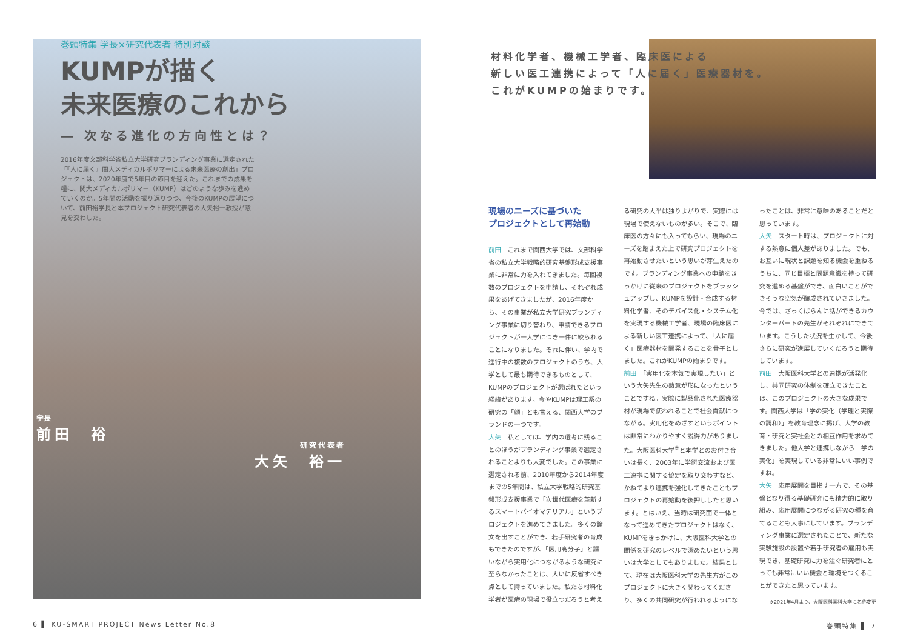巻頭特集 学長×研究代表者 特別対談
KUMPが描く
未来医療のこれから
― 次なる進化の方向性とは？
2016年度文部科学省私立大学研究ブランディング事業に選定された「『人に届く』関大メディカルポリマーによる未来医療の創出」プロジェクトは、2020年度で5年目の節目を迎えた。これまでの成果を糧に、関大メディカルポリマー（KUMP）はどのような歩みを進めていくのか。5年間の活動を振り返りつつ、今後のKUMPの展望について、前田裕学長と本プロジェクト研究代表者の大矢裕一教授が意見を交わした。
学長
前田　裕
研究代表者
大矢　裕一
材料化学者、機械工学者、臨床医による
新しい医工連携によって「人に届く」医療器材を。
これがKUMPの始まりです。
現場のニーズに基づいた
プロジェクトとして再始動
前田　これまで関西大学では、文部科学省の私立大学戦略的研究基盤形成支援事業に非常に力を入れてきました。毎回複数のプロジェクトを申請し、それぞれ成果をあげてきましたが、2016年度から、その事業が私立大学研究ブランディング事業に切り替わり、申請できるプロジェクトが一大学につき一件に絞られることになりました。それに伴い、学内で進行中の複数のプロジェクトのうち、大学として最も期待できるものとして、KUMPのプロジェクトが選ばれたという経緯があります。今やKUMPは理工系の研究の「顔」とも言える、関西大学のブランドの一つです。
大矢　私としては、学内の選考に残ることのほうがブランディング事業で選定されることよりも大変でした。この事業に選定される前、2010年度から2014年度までの5年間は、私立大学戦略的研究基盤形成支援事業で「次世代医療を革新するスマートバイオマテリアル」というプロジェクトを進めてきました。多くの論文を出すことができ、若手研究者の育成もできたのですが、「医用高分子」と謳いながら実用化につながるような研究に至らなかったことは、大いに反省すべき点として持っていました。私たち材料化学者が医療の現場で役立つだろうと考える研究の大半は独りよがりで、実際には現場で使えないものが多い。そこで、臨床医の方々にも入ってもらい、現場のニーズを踏まえた上で研究プロジェクトを再始動させたいという思いが芽生えたのです。ブランディング事業への申請をきっかけに従来のプロジェクトをブラッシュアップし、KUMPを設計・合成する材料化学者、そのデバイス化・システム化を実現する機械工学者、現場の臨床医による新しい医工連携によって、「人に届く」医療器材を開発することを骨子としました。これがKUMPの始まりです。
前田　「実用化を本気で実現したい」という大矢先生の熱意が形になったということですね。実際に製品化された医療器材が現場で使われることで社会貢献につながる。実用化をめざすというポイントは非常にわかりやすく説得力がありました。大阪医科大学<sup>※</sup>と本学とのお付き合いは長く、2003年に学術交流および医工連携に関する協定を取り交わすなど、かねてより連携を強化してきたこともプロジェクトの再始動を後押ししたと思います。とはいえ、当時は研究面で一体となって進めてきたプロジェクトはなく、KUMPをきっかけに、大阪医科大学との関係を研究のレベルで深めたいという思いは大学としてもありました。結果として、現在は大阪医科大学の先生方がこのプロジェクトに大きく関わってくださり、多くの共同研究が行われるようになったことは、非常に意味のあることだと思っています。
大矢　スタート時は、プロジェクトに対する熱意に個人差がありました。でも、お互いに現状と課題を知る機会を重ねるうちに、同じ目標と問題意識を持って研究を進める基盤ができ、面白いことができそうな空気が醸成されていきました。今では、ざっくばらんに話ができるカウンターパートの先生がそれぞれにできています。こうした状況を生かして、今後さらに研究が進展していくだろうと期待しています。
前田　大阪医科大学との連携が活発化し、共同研究の体制を確立できたことは、このプロジェクトの大きな成果です。関西大学は「学の実化（学理と実際の調和）」を教育理念に掲げ、大学の教育・研究と実社会との相互作用を求めてきました。他大学と連携しながら「学の実化」を実現している非常にいい事例ですね。
大矢　応用展開を目指す一方で、その基盤となり得る基礎研究にも精力的に取り組み、応用展開につながる研究の種を育てることも大事にしています。ブランディング事業に選定されたことで、新たな実験施設の設置や若手研究者の雇用も実現でき、基礎研究に力を注ぐ研究者にとっても非常にいい機会と環境をつくることができたと思っています。
※2021年4月より、大阪医科薬科大学に名称変更
6 ▌ KU-SMART PROJECT News Letter No.8
巻頭特集 ▌ 7